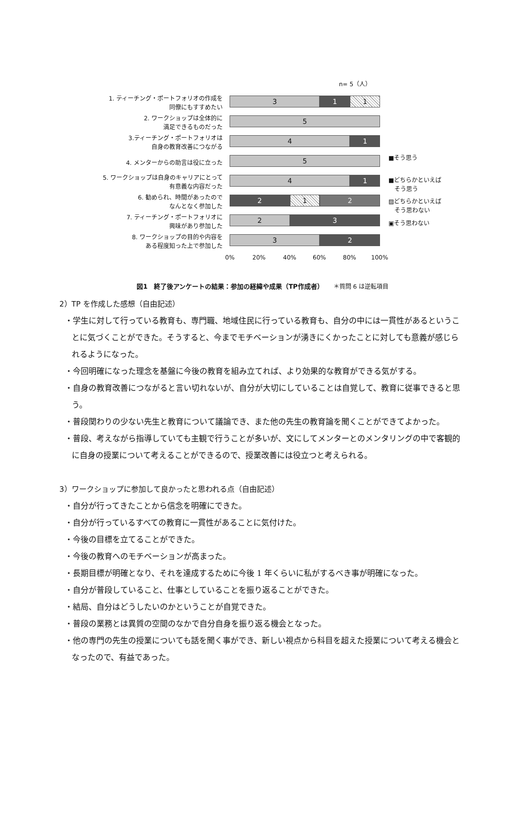n= 5（人）
1. ティーチング・ポートフォリオの作成を
同僚にもすすめたい
3 1 1
2. ワークショップは全体的に
満足できるものだった
5
3.ティーチング・ポートフォリオは
自身の教育改善につながる
4 1
4. メンターからの助言は役に立った 5
5. ワークショップは自身のキャリアにとって
有意義な内容だった
4 1
6. 勧められ、時間があったので
なんとなく参加した
2 1 2
7. ティーチング・ポートフォリオに
興味があり参加した
2 3
8. ワークショップの目的や内容を
ある程度知った上で参加した
3 2
0% 20% 40% 60% 80% 100%
■そう思う
■どちらかといえば
　そう思う
▨どちらかといえば
　そう思わない
▣そう思わない
図1　終了後アンケートの結果：参加の経緯や成果（TP作成者）　　＊質問 6 は逆転項目
2）TP を作成した感想（自由記述）
・学生に対して行っている教育も、専門職、地域住民に行っている教育も、自分の中には一貫性があるということに気づくことができた。そうすると、今までモチベーションが湧きにくかったことに対しても意義が感じられるようになった。
・今回明確になった理念を基盤に今後の教育を組み立てれば、より効果的な教育ができる気がする。
・自身の教育改善につながると言い切れないが、自分が大切にしていることは自覚して、教育に従事できると思う。
・普段関わりの少ない先生と教育について議論でき、また他の先生の教育論を聞くことができてよかった。
・普段、考えながら指導していても主観で行うことが多いが、文にしてメンターとのメンタリングの中で客観的に自身の授業について考えることができるので、授業改善には役立つと考えられる。
3）ワークショップに参加して良かったと思われる点（自由記述）
・自分が行ってきたことから信念を明確にできた。
・自分が行っているすべての教育に一貫性があることに気付けた。
・今後の目標を立てることができた。
・今後の教育へのモチベーションが高まった。
・長期目標が明確となり、それを達成するために今後 1 年くらいに私がするべき事が明確になった。
・自分が普段していること、仕事としていることを振り返ることができた。
・結局、自分はどうしたいのかということが自覚できた。
・普段の業務とは異質の空間のなかで自分自身を振り返る機会となった。
・他の専門の先生の授業についても話を聞く事ができ、新しい視点から科目を超えた授業について考える機会となったので、有益であった。